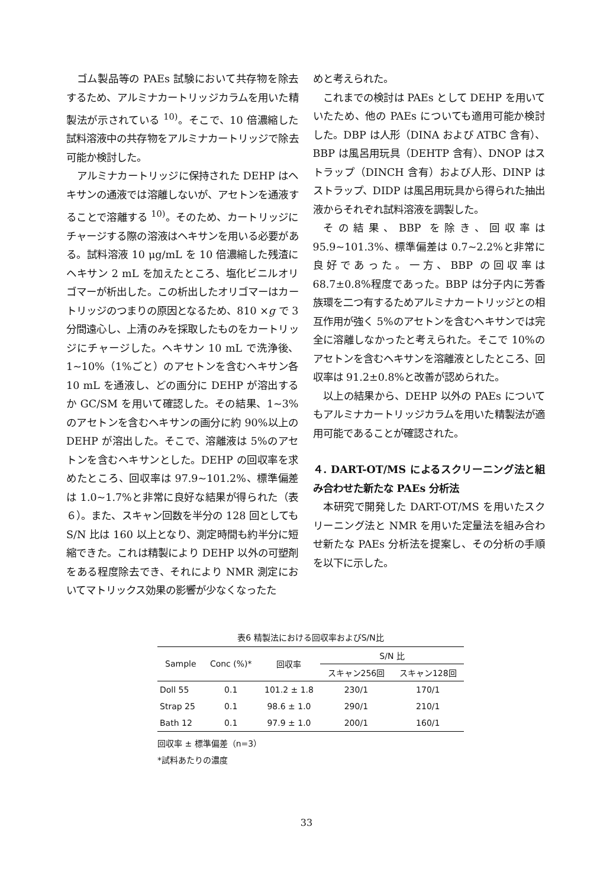ゴム製品等の PAEs 試験において共存物を除去するため、アルミナカートリッジカラムを用いた精製法が示されている <sup>10)</sup>。そこで、10 倍濃縮した試料溶液中の共存物をアルミナカートリッジで除去可能か検討した。
アルミナカートリッジに保持された DEHP はヘキサンの通液では溶離しないが、アセトンを通液することで溶離する <sup>10)</sup>。そのため、カートリッジにチャージする際の溶液はヘキサンを用いる必要がある。試料溶液 10 μg/mL を 10 倍濃縮した残渣にヘキサン 2 mL を加えたところ、塩化ビニルオリゴマーが析出した。この析出したオリゴマーはカートリッジのつまりの原因となるため、810 ×g で 3 分間遠心し、上清のみを採取したものをカートリッジにチャージした。ヘキサン 10 mL で洗浄後、1~10%（1%ごと）のアセトンを含むヘキサン各 10 mL を通液し、どの画分に DEHP が溶出するか GC/SM を用いて確認した。その結果、1~3%のアセトンを含むヘキサンの画分に約 90%以上の DEHP が溶出した。そこで、溶離液は 5%のアセトンを含むヘキサンとした。DEHP の回収率を求めたところ、回収率は 97.9~101.2%、標準偏差は 1.0~1.7%と非常に良好な結果が得られた（表６）。また、スキャン回数を半分の 128 回としても S/N 比は 160 以上となり、測定時間も約半分に短縮できた。これは精製により DEHP 以外の可塑剤をある程度除去でき、それにより NMR 測定においてマトリックス効果の影響が少なくなったた
めと考えられた。
これまでの検討は PAEs として DEHP を用いていたため、他の PAEs についても適用可能か検討した。DBP は人形（DINA および ATBC 含有）、BBP は風呂用玩具（DEHTP 含有）、DNOP はストラップ（DINCH 含有）および人形、DINP はストラップ、DIDP は風呂用玩具から得られた抽出液からそれぞれ試料溶液を調製した。
その結果、BBP を除き、回収率は 95.9~101.3%、標準偏差は 0.7~2.2%と非常に良好であった。一方、BBP の回収率は 68.7±0.8%程度であった。BBP は分子内に芳香族環を二つ有するためアルミナカートリッジとの相互作用が強く 5%のアセトンを含むヘキサンでは完全に溶離しなかったと考えられた。そこで 10%のアセトンを含むヘキサンを溶離液としたところ、回収率は 91.2±0.8%と改善が認められた。
以上の結果から、DEHP 以外の PAEs についてもアルミナカートリッジカラムを用いた精製法が適用可能であることが確認された。
４. DART-OT/MS によるスクリーニング法と組み合わせた新たな PAEs 分析法
本研究で開発した DART-OT/MS を用いたスクリーニング法と NMR を用いた定量法を組み合わせ新たな PAEs 分析法を提案し、その分析の手順を以下に示した。
表6 精製法における回収率およびS/N比
| Sample | Conc (%)* | 回収率 | S/N 比 | |
| --- | --- | --- | --- | --- |
| | | | スキャン256回 | スキャン128回 |
| Doll 55 | 0.1 | 101.2 ± 1.8 | 230/1 | 170/1 |
| Strap 25 | 0.1 | 98.6 ± 1.0 | 290/1 | 210/1 |
| Bath 12 | 0.1 | 97.9 ± 1.0 | 200/1 | 160/1 |
回収率 ± 標準偏差（n=3）
*試料あたりの濃度
33